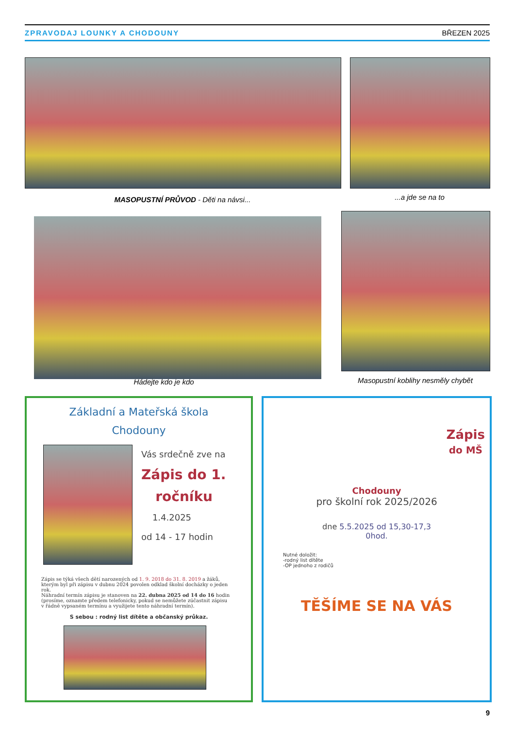ZPRAVODAJ LOUNKY A CHODOUNY BŘEZEN 2025
MASOPUSTNÍ PRŮVOD - Děti na návsi... ...a jde se na to
Hádejte kdo je kdo Masopustní koblihy nesměly chybět
Základní a Mateřská škola
Chodouny
Vás srdečně zve na
Zápis do 1.
ročníku
1.4.2025
od 14 - 17 hodin
Zápis se týká všech dětí narozených od 1. 9. 2018 do 31. 8. 2019 a žáků, kterým byl při zápisu v dubnu 2024 povolen odklad školní docházky o jeden rok.
Náhradní termín zápisu je stanoven na 22. dubna 2025 od 14 do 16 hodin (prosíme, oznamte předem telefonicky, pokud se nemůžete zúčastnit zápisu v řádně vypsaném termínu a využijete tento náhradní termín).
S sebou : rodný list dítěte a občanský průkaz.
Zápis
do MŠ
Chodouny
pro školní rok 2025/2026
dne 5.5.2025 od 15,30-17,3
0hod.
Nutné doložit:
-rodný list dítěte
-OP jednoho z rodičů
TĚŠÍME SE NA VÁS
9